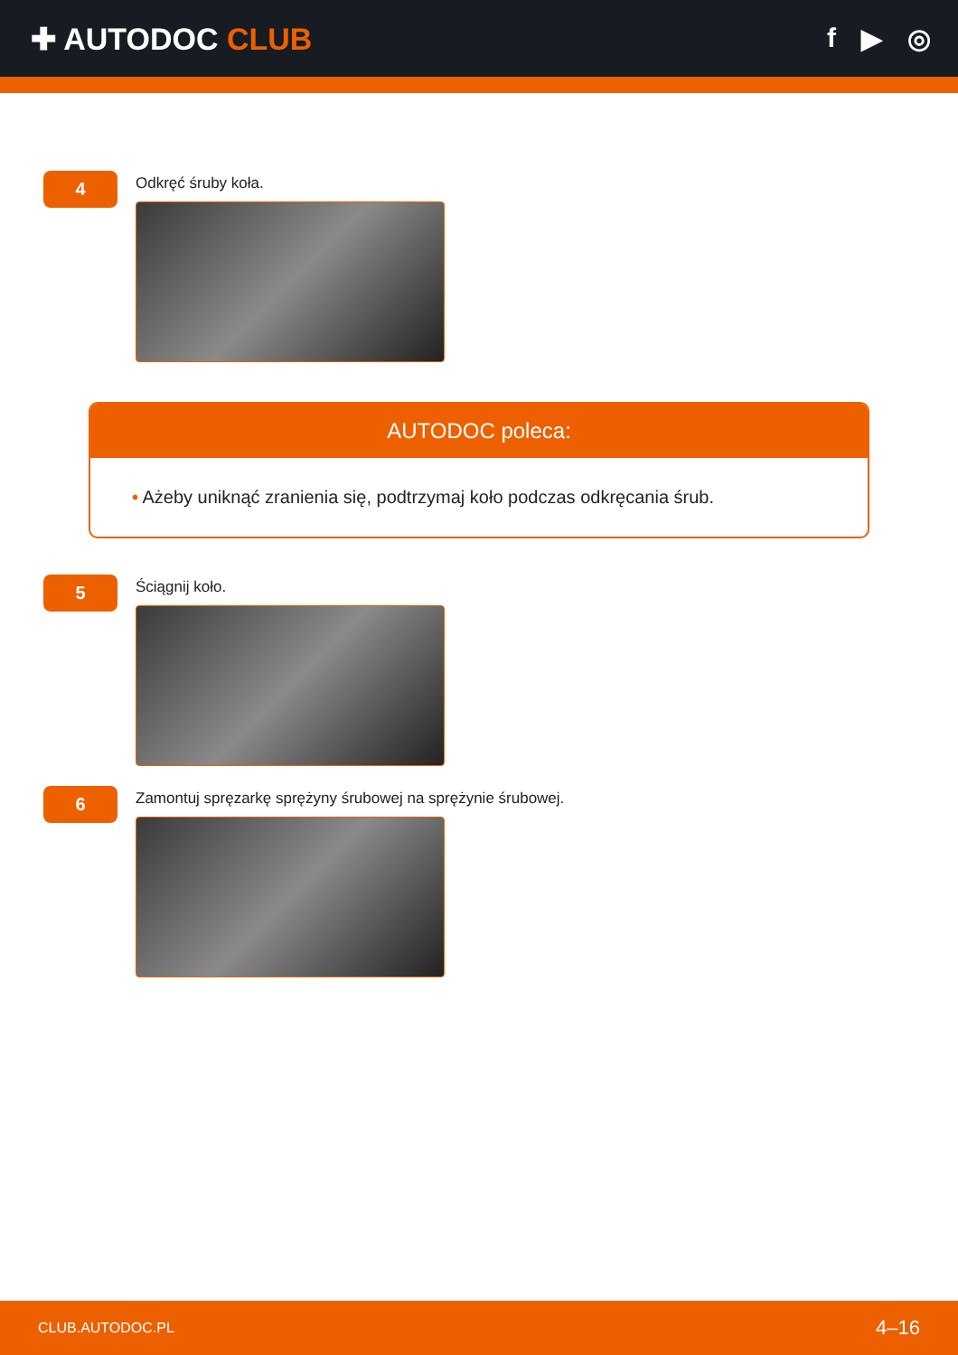✚ AUTODOC CLUB f ▶ ◎
4
Odkręć śruby koła.
AUTODOC poleca:
• Ażeby uniknąć zranienia się, podtrzymaj koło podczas odkręcania śrub.
5
Ściągnij koło.
6
Zamontuj spręzarkę sprężyny śrubowej na sprężynie śrubowej.
CLUB.AUTODOC.PL 4–16